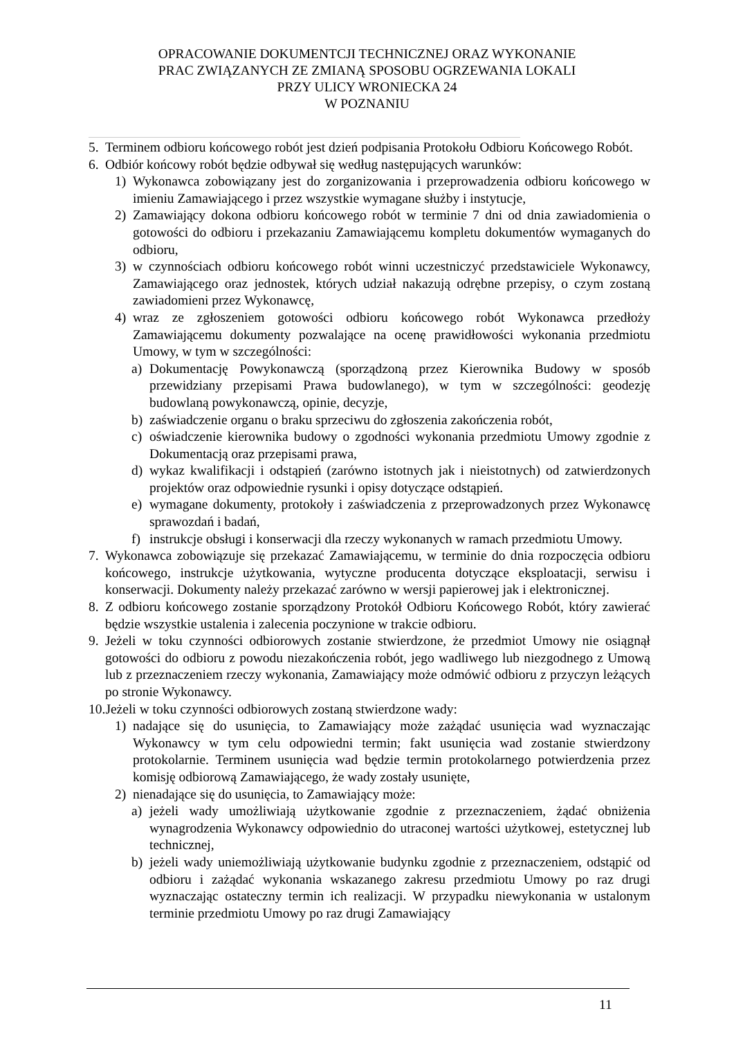OPRACOWANIE DOKUMENTCJI TECHNICZNEJ ORAZ WYKONANIE
PRAC ZWIĄZANYCH ZE ZMIANĄ SPOSOBU OGRZEWANIA LOKALI
PRZY ULICY WRONIECKA 24
W POZNANIU
5. Terminem odbioru końcowego robót jest dzień podpisania Protokołu Odbioru Końcowego Robót.
6. Odbiór końcowy robót będzie odbywał się według następujących warunków:
1) Wykonawca zobowiązany jest do zorganizowania i przeprowadzenia odbioru końcowego w imieniu Zamawiającego i przez wszystkie wymagane służby i instytucje,
2) Zamawiający dokona odbioru końcowego robót w terminie 7 dni od dnia zawiadomienia o gotowości do odbioru i przekazaniu Zamawiającemu kompletu dokumentów wymaganych do odbioru,
3) w czynnościach odbioru końcowego robót winni uczestniczyć przedstawiciele Wykonawcy, Zamawiającego oraz jednostek, których udział nakazują odrębne przepisy, o czym zostaną zawiadomieni przez Wykonawcę,
4) wraz ze zgłoszeniem gotowości odbioru końcowego robót Wykonawca przedłoży Zamawiającemu dokumenty pozwalające na ocenę prawidłowości wykonania przedmiotu Umowy, w tym w szczególności:
a) Dokumentację Powykonawczą (sporządzoną przez Kierownika Budowy w sposób przewidziany przepisami Prawa budowlanego), w tym w szczególności: geodezję budowlaną powykonawczą, opinie, decyzje,
b) zaświadczenie organu o braku sprzeciwu do zgłoszenia zakończenia robót,
c) oświadczenie kierownika budowy o zgodności wykonania przedmiotu Umowy zgodnie z Dokumentacją oraz przepisami prawa,
d) wykaz kwalifikacji i odstąpień (zarówno istotnych jak i nieistotnych) od zatwierdzonych projektów oraz odpowiednie rysunki i opisy dotyczące odstąpień.
e) wymagane dokumenty, protokoły i zaświadczenia z przeprowadzonych przez Wykonawcę sprawozdań i badań,
f) instrukcje obsługi i konserwacji dla rzeczy wykonanych w ramach przedmiotu Umowy.
7. Wykonawca zobowiązuje się przekazać Zamawiającemu, w terminie do dnia rozpoczęcia odbioru końcowego, instrukcje użytkowania, wytyczne producenta dotyczące eksploatacji, serwisu i konserwacji. Dokumenty należy przekazać zarówno w wersji papierowej jak i elektronicznej.
8. Z odbioru końcowego zostanie sporządzony Protokół Odbioru Końcowego Robót, który zawierać będzie wszystkie ustalenia i zalecenia poczynione w trakcie odbioru.
9. Jeżeli w toku czynności odbiorowych zostanie stwierdzone, że przedmiot Umowy nie osiągnął gotowości do odbioru z powodu niezakończenia robót, jego wadliwego lub niezgodnego z Umową lub z przeznaczeniem rzeczy wykonania, Zamawiający może odmówić odbioru z przyczyn leżących po stronie Wykonawcy.
10. Jeżeli w toku czynności odbiorowych zostaną stwierdzone wady:
1) nadające się do usunięcia, to Zamawiający może zażądać usunięcia wad wyznaczając Wykonawcy w tym celu odpowiedni termin; fakt usunięcia wad zostanie stwierdzony protokolarnie. Terminem usunięcia wad będzie termin protokolarnego potwierdzenia przez komisję odbiorową Zamawiającego, że wady zostały usunięte,
2) nienadające się do usunięcia, to Zamawiający może:
a) jeżeli wady umożliwiają użytkowanie zgodnie z przeznaczeniem, żądać obniżenia wynagrodzenia Wykonawcy odpowiednio do utraconej wartości użytkowej, estetycznej lub technicznej,
b) jeżeli wady uniemożliwiają użytkowanie budynku zgodnie z przeznaczeniem, odstąpić od odbioru i zażądać wykonania wskazanego zakresu przedmiotu Umowy po raz drugi wyznaczając ostateczny termin ich realizacji. W przypadku niewykonania w ustalonym terminie przedmiotu Umowy po raz drugi Zamawiający
11